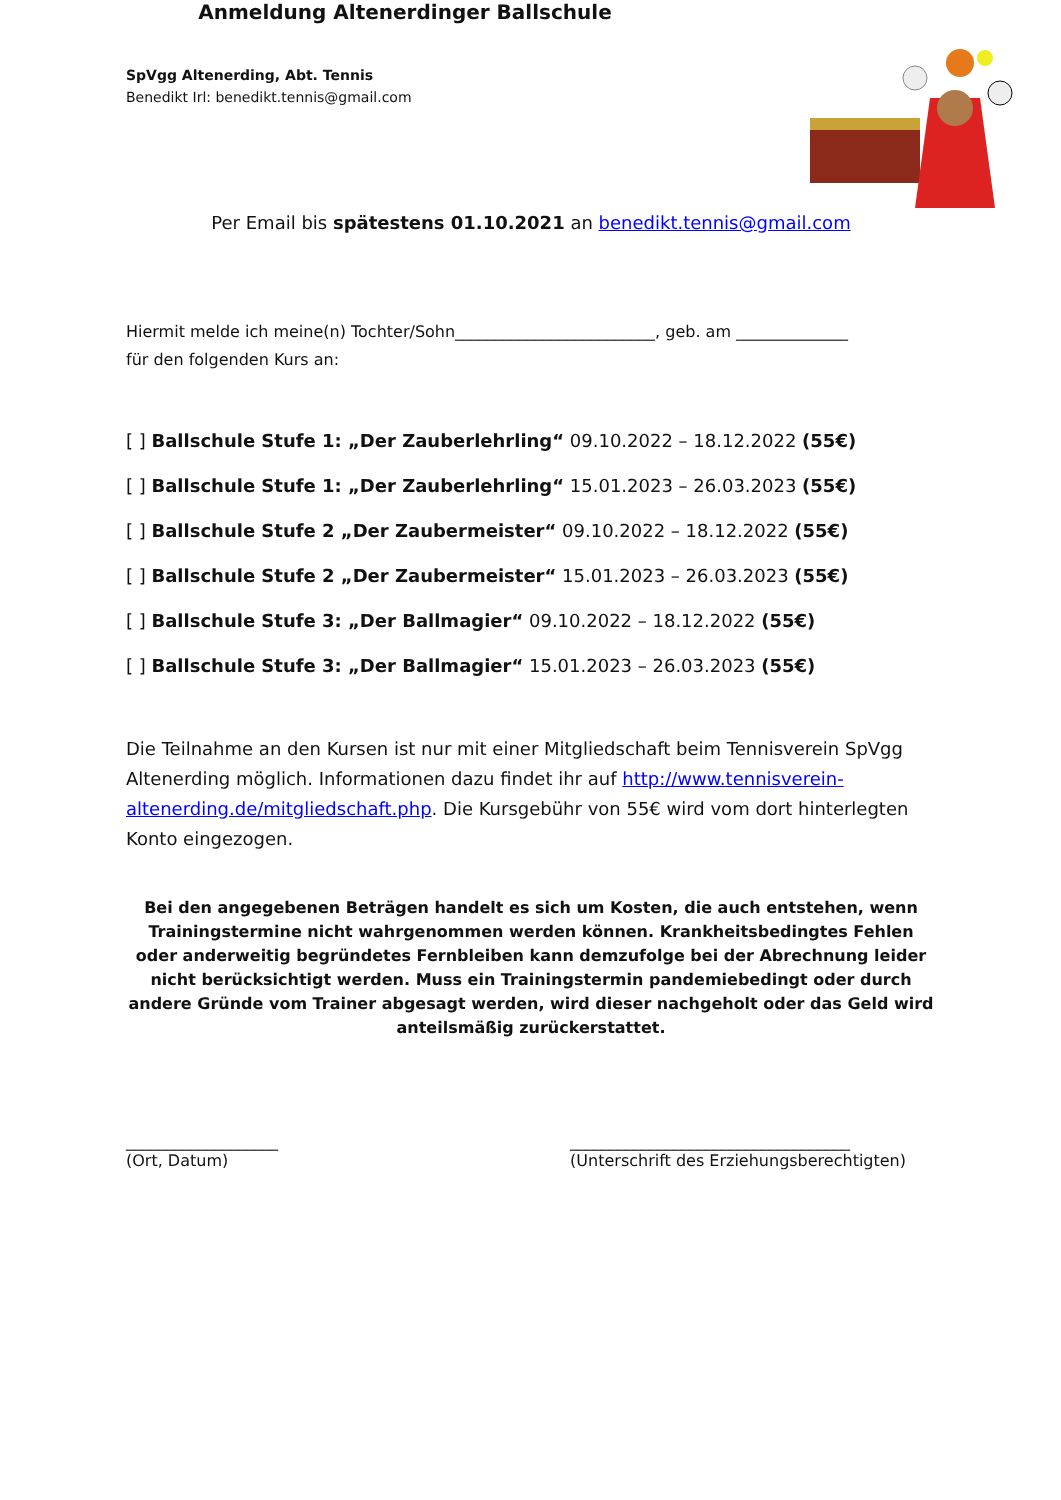SpVgg Altenerding, Abt. Tennis
Benedikt Irl: benedikt.tennis@gmail.com
Anmeldung Altenerdinger Ballschule
Per Email bis spätestens 01.10.2021 an benedikt.tennis@gmail.com
Hiermit melde ich meine(n) Tochter/Sohn_________________________, geb. am ______________
für den folgenden Kurs an:
[ ] Ballschule Stufe 1: „Der Zauberlehrling“ 09.10.2022 – 18.12.2022 (55€)
[ ] Ballschule Stufe 1: „Der Zauberlehrling“ 15.01.2023 – 26.03.2023 (55€)
[ ] Ballschule Stufe 2 „Der Zaubermeister“ 09.10.2022 – 18.12.2022 (55€)
[ ] Ballschule Stufe 2 „Der Zaubermeister“ 15.01.2023 – 26.03.2023 (55€)
[ ] Ballschule Stufe 3: „Der Ballmagier“ 09.10.2022 – 18.12.2022 (55€)
[ ] Ballschule Stufe 3: „Der Ballmagier“ 15.01.2023 – 26.03.2023 (55€)
Die Teilnahme an den Kursen ist nur mit einer Mitgliedschaft beim Tennisverein SpVgg Altenerding möglich. Informationen dazu findet ihr auf http://www.tennisverein-altenerding.de/mitgliedschaft.php. Die Kursgebühr von 55€ wird vom dort hinterlegten Konto eingezogen.
Bei den angegebenen Beträgen handelt es sich um Kosten, die auch entstehen, wenn Trainingstermine nicht wahrgenommen werden können. Krankheitsbedingtes Fehlen oder anderweitig begründetes Fernbleiben kann demzufolge bei der Abrechnung leider nicht berücksichtigt werden. Muss ein Trainingstermin pandemiebedingt oder durch andere Gründe vom Trainer abgesagt werden, wird dieser nachgeholt oder das Geld wird anteilsmäßig zurückerstattet.
___________________
(Ort, Datum)
___________________________________
(Unterschrift des Erziehungsberechtigten)